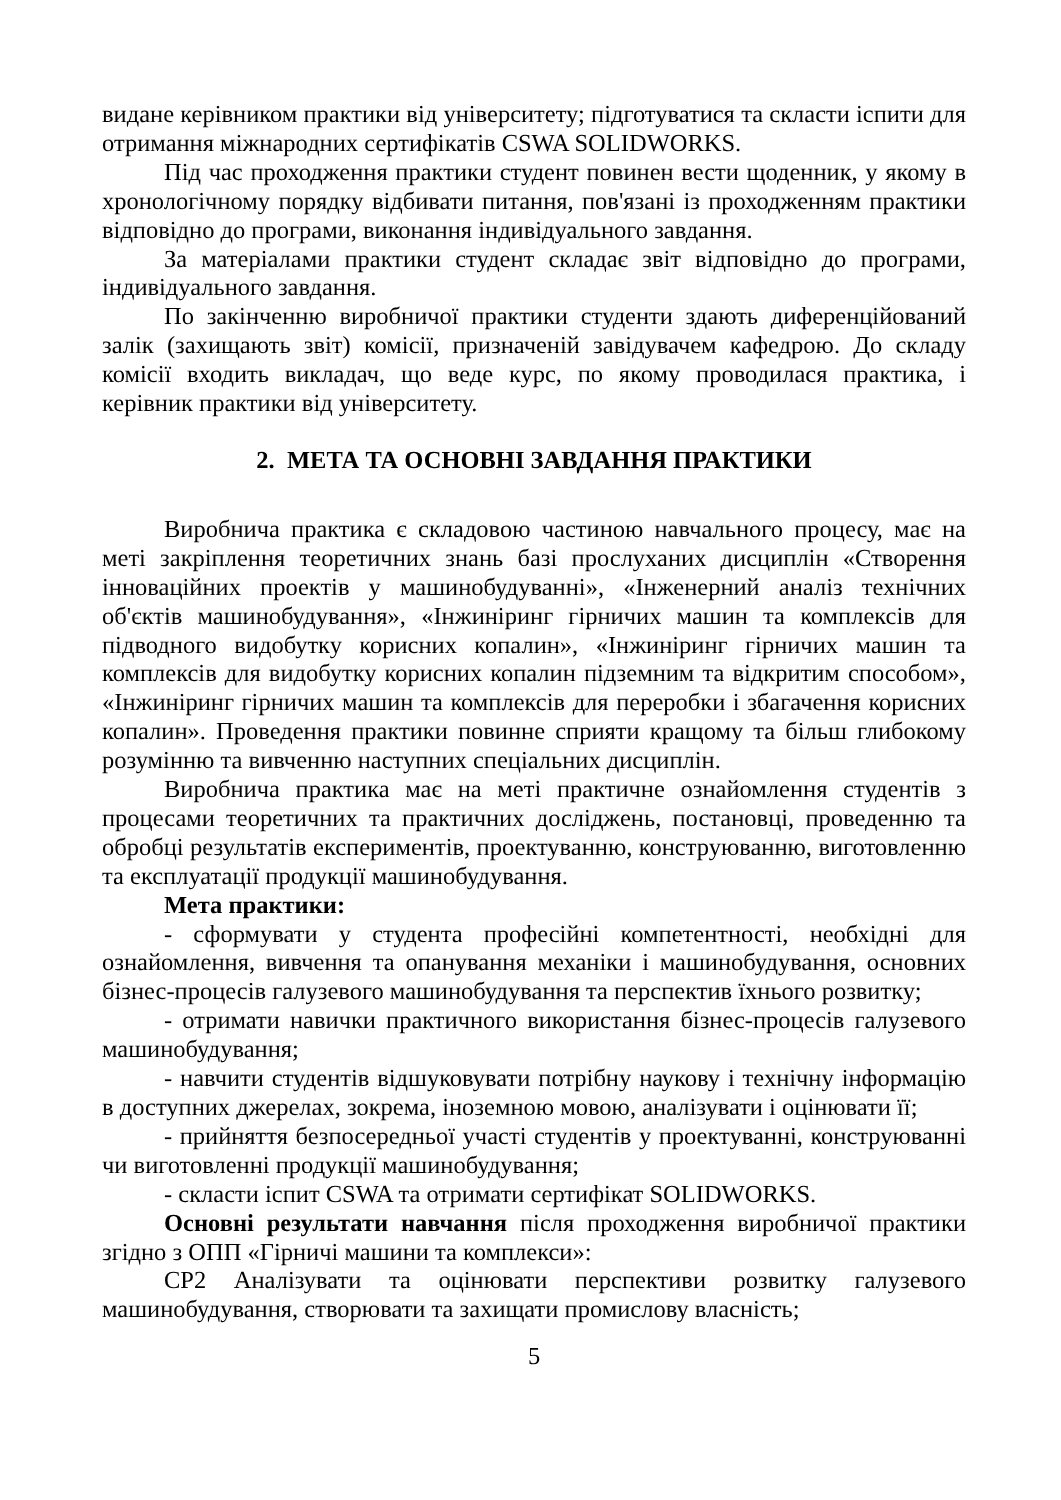видане керівником практики від університету; підготуватися та скласти іспити для отримання міжнародних сертифікатів CSWA SOLIDWORKS.
Під час проходження практики студент повинен вести щоденник, у якому в хронологічному порядку відбивати питання, пов'язані із проходженням практики відповідно до програми, виконання індивідуального завдання.
За матеріалами практики студент складає звіт відповідно до програми, індивідуального завдання.
По закінченню виробничої практики студенти здають диференційований залік (захищають звіт) комісії, призначеній завідувачем кафедрою. До складу комісії входить викладач, що веде курс, по якому проводилася практика, і керівник практики від університету.
2. МЕТА ТА ОСНОВНІ ЗАВДАННЯ ПРАКТИКИ
Виробнича практика є складовою частиною навчального процесу, має на меті закріплення теоретичних знань базі прослуханих дисциплін «Створення інноваційних проектів у машинобудуванні», «Інженерний аналіз технічних об'єктів машинобудування», «Інжиніринг гірничих машин та комплексів для підводного видобутку корисних копалин», «Інжиніринг гірничих машин та комплексів для видобутку корисних копалин підземним та відкритим способом», «Інжиніринг гірничих машин та комплексів для переробки і збагачення корисних копалин». Проведення практики повинне сприяти кращому та більш глибокому розумінню та вивченню наступних спеціальних дисциплін.
Виробнича практика має на меті практичне ознайомлення студентів з процесами теоретичних та практичних досліджень, постановці, проведенню та обробці результатів експериментів, проектуванню, конструюванню, виготовленню та експлуатації продукції машинобудування.
Мета практики:
- сформувати у студента професійні компетентності, необхідні для ознайомлення, вивчення та опанування механіки і машинобудування, основних бізнес-процесів галузевого машинобудування та перспектив їхнього розвитку;
- отримати навички практичного використання бізнес-процесів галузевого машинобудування;
- навчити студентів відшуковувати потрібну наукову і технічну інформацію в доступних джерелах, зокрема, іноземною мовою, аналізувати і оцінювати її;
- прийняття безпосередньої участі студентів у проектуванні, конструюванні чи виготовленні продукції машинобудування;
- скласти іспит CSWA та отримати сертифікат SOLIDWORKS.
Основні результати навчання після проходження виробничої практики згідно з ОПП «Гірничі машини та комплекси»:
СР2 Аналізувати та оцінювати перспективи розвитку галузевого машинобудування, створювати та захищати промислову власність;
5